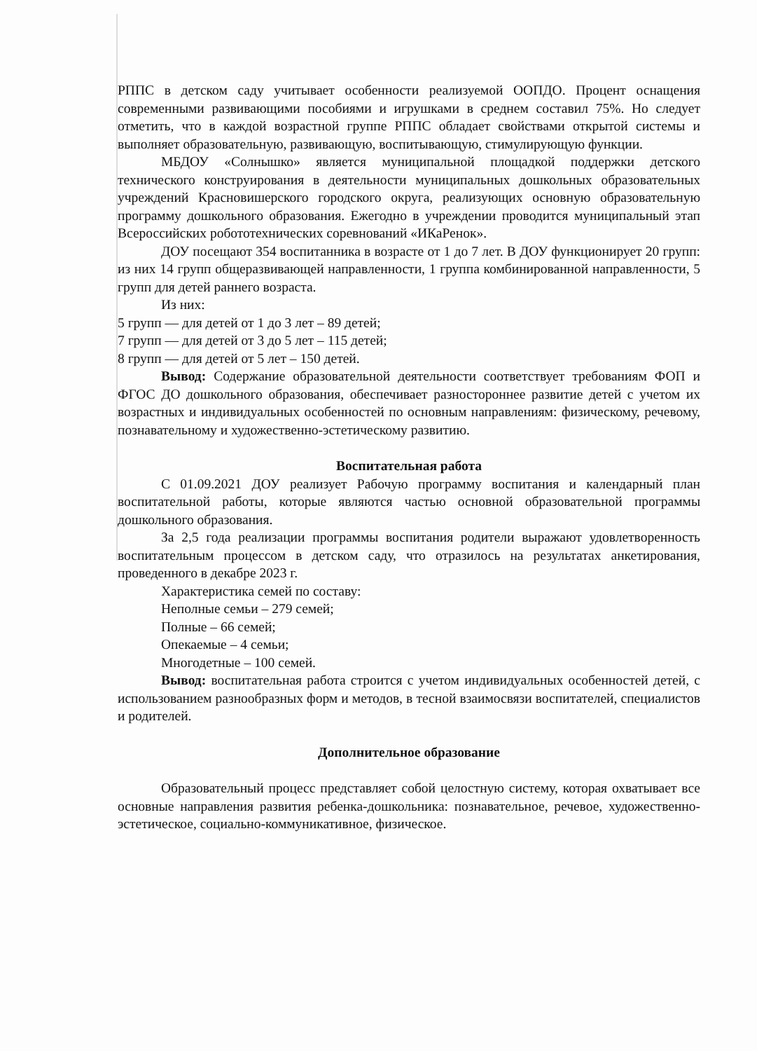РППС в детском саду учитывает особенности реализуемой ООПДО. Процент оснащения современными развивающими пособиями и игрушками в среднем составил 75%. Но следует отметить, что в каждой возрастной группе РППС обладает свойствами открытой системы и выполняет образовательную, развивающую, воспитывающую, стимулирующую функции.
МБДОУ «Солнышко» является муниципальной площадкой поддержки детского технического конструирования в деятельности муниципальных дошкольных образовательных учреждений Красновишерского городского округа, реализующих основную образовательную программу дошкольного образования. Ежегодно в учреждении проводится муниципальный этап Всероссийских робототехнических соревнований «ИКаРенок».
ДОУ посещают 354 воспитанника в возрасте от 1 до 7 лет. В ДОУ функционирует 20 групп: из них 14 групп общеразвивающей направленности, 1 группа комбинированной направленности, 5 групп для детей раннего возраста.
Из них:
5 групп — для детей от 1 до 3 лет – 89 детей;
7 групп — для детей от 3 до 5 лет – 115 детей;
8 групп — для детей от 5 лет – 150 детей.
Вывод: Содержание образовательной деятельности соответствует требованиям ФОП и ФГОС ДО дошкольного образования, обеспечивает разностороннее развитие детей с учетом их возрастных и индивидуальных особенностей по основным направлениям: физическому, речевому, познавательному и художественно-эстетическому развитию.
Воспитательная работа
С 01.09.2021 ДОУ реализует Рабочую программу воспитания и календарный план воспитательной работы, которые являются частью основной образовательной программы дошкольного образования.
За 2,5 года реализации программы воспитания родители выражают удовлетворенность воспитательным процессом в детском саду, что отразилось на результатах анкетирования, проведенного в декабре 2023 г.
Характеристика семей по составу:
Неполные семьи – 279 семей;
Полные – 66 семей;
Опекаемые – 4 семьи;
Многодетные – 100 семей.
Вывод: воспитательная работа строится с учетом индивидуальных особенностей детей, с использованием разнообразных форм и методов, в тесной взаимосвязи воспитателей, специалистов и родителей.
Дополнительное образование
Образовательный процесс представляет собой целостную систему, которая охватывает все основные направления развития ребенка-дошкольника: познавательное, речевое, художественно-эстетическое, социально-коммуникативное, физическое.